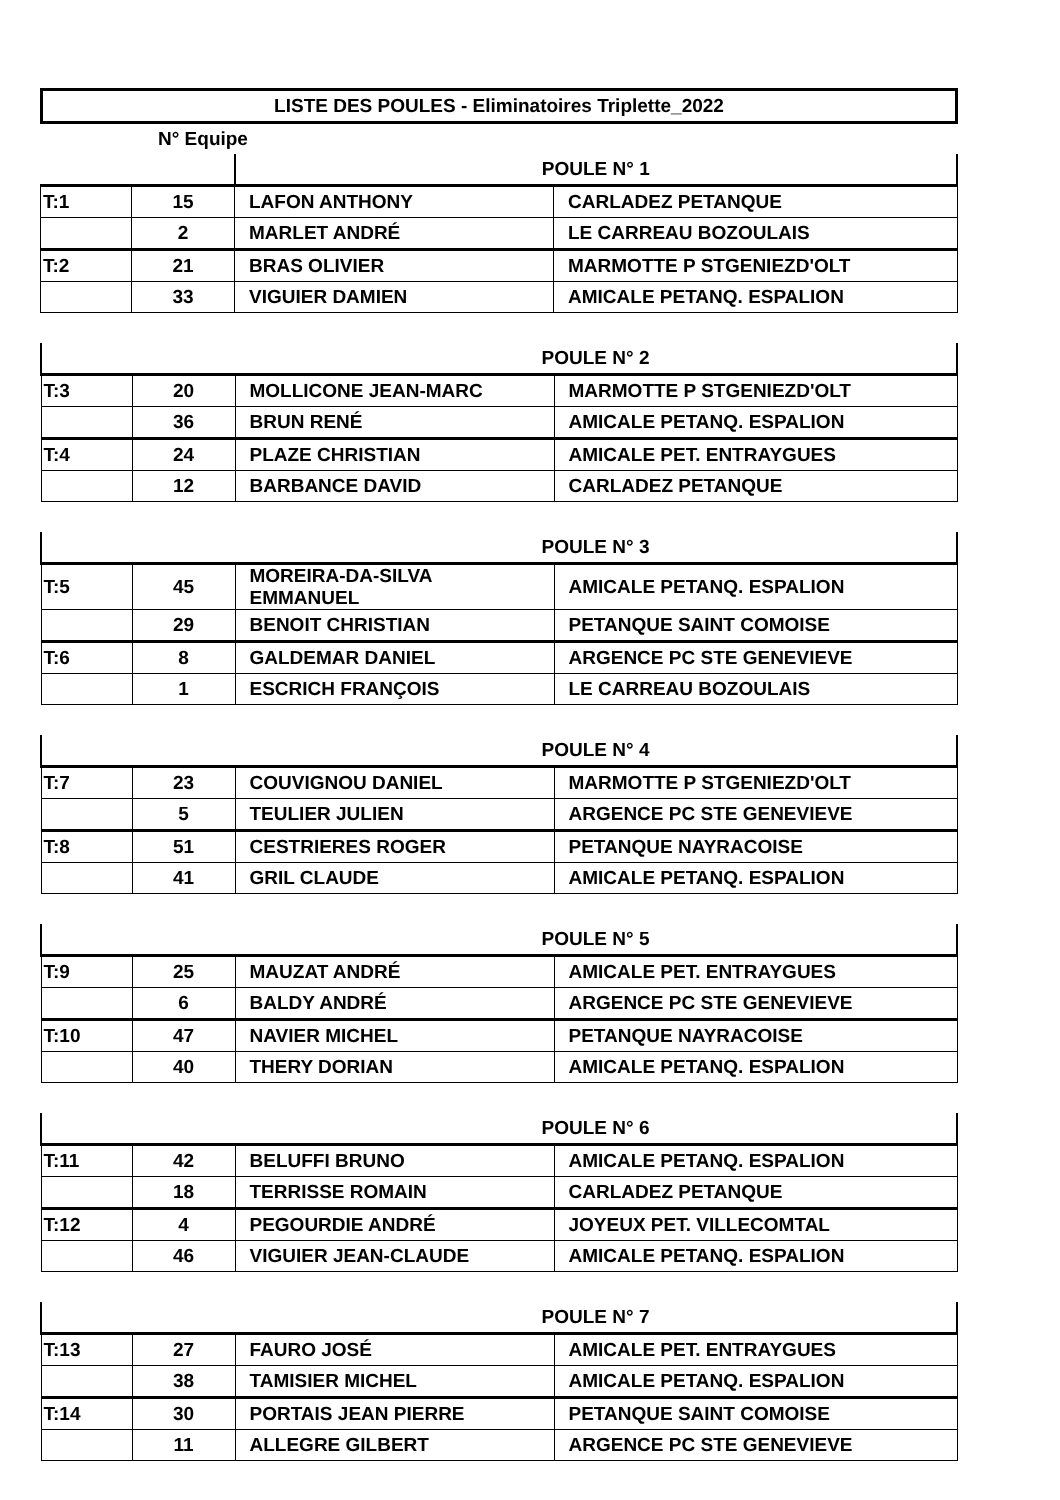LISTE DES POULES - Eliminatoires Triplette_2022
N° Equipe
| | | POULE N° 1 | |
| T:1 | 15 | LAFON ANTHONY | CARLADEZ PETANQUE |
| | 2 | MARLET ANDRÉ | LE CARREAU BOZOULAIS |
| T:2 | 21 | BRAS OLIVIER | MARMOTTE P STGENIEZD'OLT |
| | 33 | VIGUIER DAMIEN | AMICALE PETANQ. ESPALION |
| | | POULE N° 2 | |
| T:3 | 20 | MOLLICONE JEAN-MARC | MARMOTTE P STGENIEZD'OLT |
| | 36 | BRUN RENÉ | AMICALE PETANQ. ESPALION |
| T:4 | 24 | PLAZE CHRISTIAN | AMICALE PET. ENTRAYGUES |
| | 12 | BARBANCE DAVID | CARLADEZ PETANQUE |
| | | POULE N° 3 | |
| T:5 | 45 | MOREIRA-DA-SILVA EMMANUEL | AMICALE PETANQ. ESPALION |
| | 29 | BENOIT CHRISTIAN | PETANQUE SAINT COMOISE |
| T:6 | 8 | GALDEMAR DANIEL | ARGENCE PC STE GENEVIEVE |
| | 1 | ESCRICH FRANÇOIS | LE CARREAU BOZOULAIS |
| | | POULE N° 4 | |
| T:7 | 23 | COUVIGNOU DANIEL | MARMOTTE P STGENIEZD'OLT |
| | 5 | TEULIER JULIEN | ARGENCE PC STE GENEVIEVE |
| T:8 | 51 | CESTRIERES ROGER | PETANQUE NAYRACOISE |
| | 41 | GRIL CLAUDE | AMICALE PETANQ. ESPALION |
| | | POULE N° 5 | |
| T:9 | 25 | MAUZAT ANDRÉ | AMICALE PET. ENTRAYGUES |
| | 6 | BALDY ANDRÉ | ARGENCE PC STE GENEVIEVE |
| T:10 | 47 | NAVIER MICHEL | PETANQUE NAYRACOISE |
| | 40 | THERY DORIAN | AMICALE PETANQ. ESPALION |
| | | POULE N° 6 | |
| T:11 | 42 | BELUFFI BRUNO | AMICALE PETANQ. ESPALION |
| | 18 | TERRISSE ROMAIN | CARLADEZ PETANQUE |
| T:12 | 4 | PEGOURDIE ANDRÉ | JOYEUX PET. VILLECOMTAL |
| | 46 | VIGUIER JEAN-CLAUDE | AMICALE PETANQ. ESPALION |
| | | POULE N° 7 | |
| T:13 | 27 | FAURO JOSÉ | AMICALE PET. ENTRAYGUES |
| | 38 | TAMISIER MICHEL | AMICALE PETANQ. ESPALION |
| T:14 | 30 | PORTAIS JEAN PIERRE | PETANQUE SAINT COMOISE |
| | 11 | ALLEGRE GILBERT | ARGENCE PC STE GENEVIEVE |